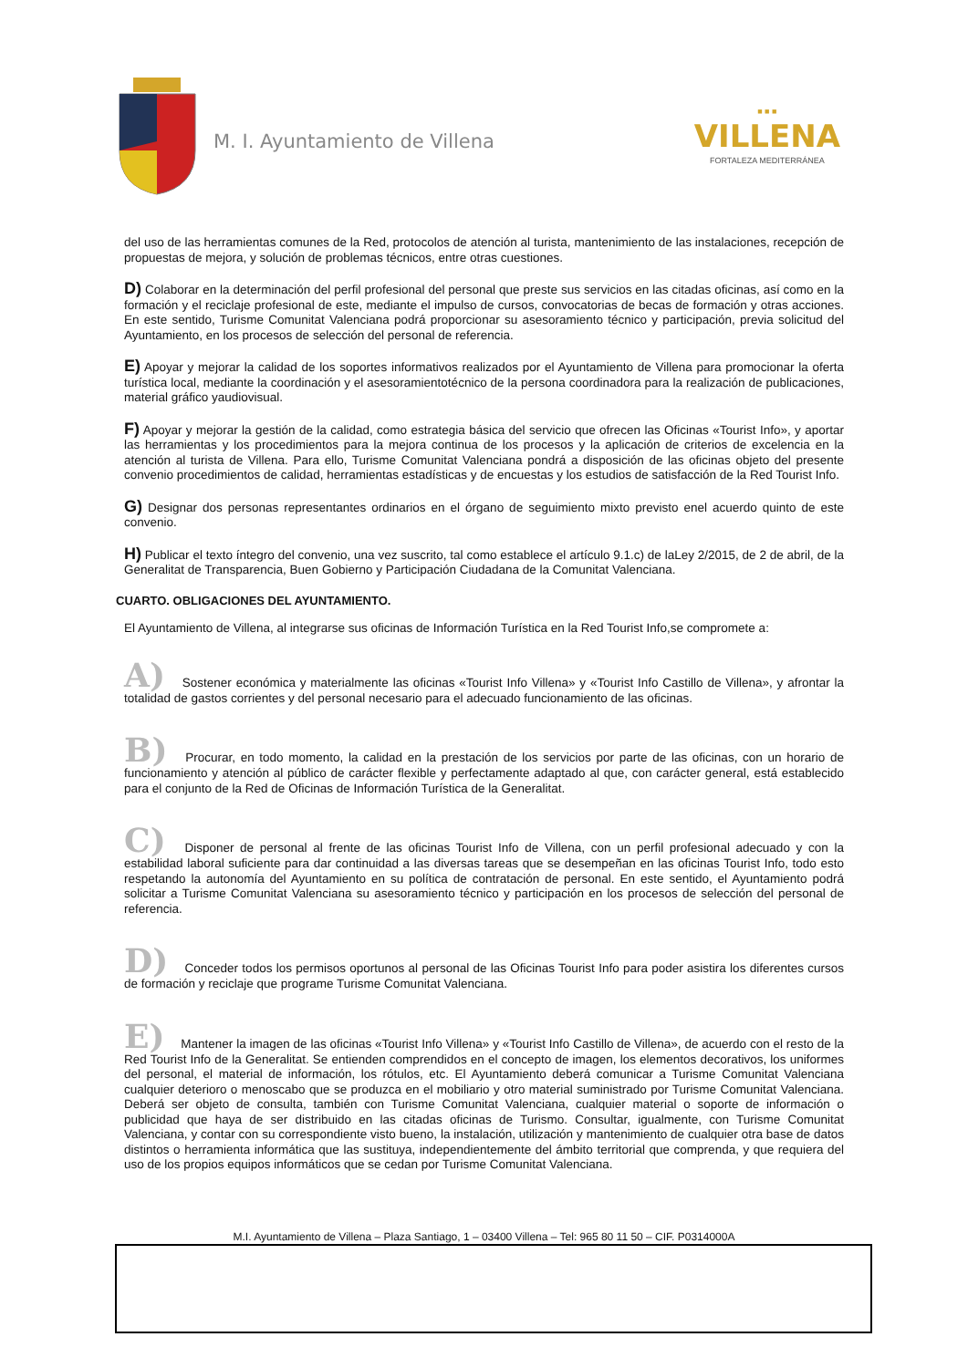M. I. Ayuntamiento de Villena
■ ■ ■
VILLENA
FORTALEZA MEDITERRÁNEA
del uso de las herramientas comunes de la Red, protocolos de atención al turista, mantenimiento de las instalaciones, recepción de propuestas de mejora, y solución de problemas técnicos, entre otras cuestiones.
D) Colaborar en la determinación del perfil profesional del personal que preste sus servicios en las citadas oficinas, así como en la formación y el reciclaje profesional de este, mediante el impulso de cursos, convocatorias de becas de formación y otras acciones. En este sentido, Turisme Comunitat Valenciana podrá proporcionar su asesoramiento técnico y participación, previa solicitud del Ayuntamiento, en los procesos de selección del personal de referencia.
E) Apoyar y mejorar la calidad de los soportes informativos realizados por el Ayuntamiento de Villena para promocionar la oferta turística local, mediante la coordinación y el asesoramientotécnico de la persona coordinadora para la realización de publicaciones, material gráfico yaudiovisual.
F) Apoyar y mejorar la gestión de la calidad, como estrategia básica del servicio que ofrecen las Oficinas «Tourist Info», y aportar las herramientas y los procedimientos para la mejora continua de los procesos y la aplicación de criterios de excelencia en la atención al turista de Villena. Para ello, Turisme Comunitat Valenciana pondrá a disposición de las oficinas objeto del presente convenio procedimientos de calidad, herramientas estadísticas y de encuestas y los estudios de satisfacción de la Red Tourist Info.
G) Designar dos personas representantes ordinarios en el órgano de seguimiento mixto previsto enel acuerdo quinto de este convenio.
H) Publicar el texto íntegro del convenio, una vez suscrito, tal como establece el artículo 9.1.c) de laLey 2/2015, de 2 de abril, de la Generalitat de Transparencia, Buen Gobierno y Participación Ciudadana de la Comunitat Valenciana.
CUARTO. OBLIGACIONES DEL AYUNTAMIENTO.
El Ayuntamiento de Villena, al integrarse sus oficinas de Información Turística en la Red Tourist Info,se compromete a:
A) Sostener económica y materialmente las oficinas «Tourist Info Villena» y «Tourist Info Castillo de Villena», y afrontar la totalidad de gastos corrientes y del personal necesario para el adecuado funcionamiento de las oficinas.
B) Procurar, en todo momento, la calidad en la prestación de los servicios por parte de las oficinas, con un horario de funcionamiento y atención al público de carácter flexible y perfectamente adaptado al que, con carácter general, está establecido para el conjunto de la Red de Oficinas de Información Turística de la Generalitat.
C) Disponer de personal al frente de las oficinas Tourist Info de Villena, con un perfil profesional adecuado y con la estabilidad laboral suficiente para dar continuidad a las diversas tareas que se desempeñan en las oficinas Tourist Info, todo esto respetando la autonomía del Ayuntamiento en su política de contratación de personal. En este sentido, el Ayuntamiento podrá solicitar a Turisme Comunitat Valenciana su asesoramiento técnico y participación en los procesos de selección del personal de referencia.
D) Conceder todos los permisos oportunos al personal de las Oficinas Tourist Info para poder asistira los diferentes cursos de formación y reciclaje que programe Turisme Comunitat Valenciana.
E) Mantener la imagen de las oficinas «Tourist Info Villena» y «Tourist Info Castillo de Villena», de acuerdo con el resto de la Red Tourist Info de la Generalitat. Se entienden comprendidos en el concepto de imagen, los elementos decorativos, los uniformes del personal, el material de información, los rótulos, etc. El Ayuntamiento deberá comunicar a Turisme Comunitat Valenciana cualquier deterioro o menoscabo que se produzca en el mobiliario y otro material suministrado por Turisme Comunitat Valenciana. Deberá ser objeto de consulta, también con Turisme Comunitat Valenciana, cualquier material o soporte de información o publicidad que haya de ser distribuido en las citadas oficinas de Turismo. Consultar, igualmente, con Turisme Comunitat Valenciana, y contar con su correspondiente visto bueno, la instalación, utilización y mantenimiento de cualquier otra base de datos distintos o herramienta informática que las sustituya, independientemente del ámbito territorial que comprenda, y que requiera del uso de los propios equipos informáticos que se cedan por Turisme Comunitat Valenciana.
M.I. Ayuntamiento de Villena – Plaza Santiago, 1 – 03400 Villena – Tel: 965 80 11 50 – CIF. P0314000A